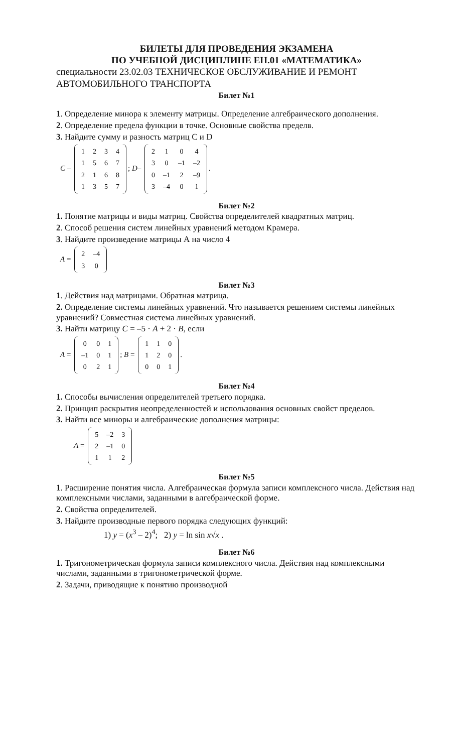БИЛЕТЫ ДЛЯ ПРОВЕДЕНИЯ ЭКЗАМЕНА
ПО УЧЕБНОЙ ДИСЦИПЛИНЕ ЕН.01 «МАТЕМАТИКА»
специальности 23.02.03 ТЕХНИЧЕСКОЕ ОБСЛУЖИВАНИЕ И РЕМОНТ АВТОМОБИЛЬНОГО ТРАНСПОРТА
Билет №1
1. Определение минора к элементу матрицы. Определение алгебраического дополнения.
2. Определение предела функции в точке. Основные свойства пределв.
3. Найдите сумму и разность матриц C и D
C –
| 1 | 2 | 3 | 4 |
| 1 | 5 | 6 | 7 |
| 2 | 1 | 6 | 8 |
| 1 | 3 | 5 | 7 |
; D–
| 2 | 1 | 0 | 4 |
| 3 | 0 | –1 | –2 |
| 0 | –1 | 2 | –9 |
| 3 | –4 | 0 | 1 |
.
Билет №2
1. Понятие матрицы и виды матриц. Свойства определителей квадратных матриц.
2. Способ решения систем линейных уравнений методом Крамера.
3. Найдите произведение матрицы А на число 4
A =
| 2 | –4 |
| 3 | 0 |
Билет №3
1. Действия над матрицами. Обратная матрица.
2. Определение системы линейных уравнений. Что называется решением системы линейных уравнений? Совместная система линейных уравнений.
3. Найти матрицу C = –5 · A + 2 · B, если
A =
| 0 | 0 | 1 |
| –1 | 0 | 1 |
| 0 | 2 | 1 |
; B =
| 1 | 1 | 0 |
| 1 | 2 | 0 |
| 0 | 0 | 1 |
.
Билет №4
1. Способы вычисления определителей третьего порядка.
2. Принцип раскрытия неопределенностей и использования основных свойст пределов.
3. Найти все миноры и алгебраические дополнения матрицы:
A =
| 5 | –2 | 3 |
| 2 | –1 | 0 |
| 1 | 1 | 2 |
Билет №5
1. Расширение понятия числа. Алгебраическая формула записи комплексного числа. Действия над комплексными числами, заданными в алгебраической форме.
2. Свойства определителей.
3. Найдите производные первого порядка следующих функций:
1) y = (x<sup>3</sup> – 2)<sup>4</sup>; 2) y = ln sin x√x .
Билет №6
1. Тригонометрическая формула записи комплексного числа. Действия над комплексными числами, заданными в тригонометрической форме.
2. Задачи, приводящие к понятию производной